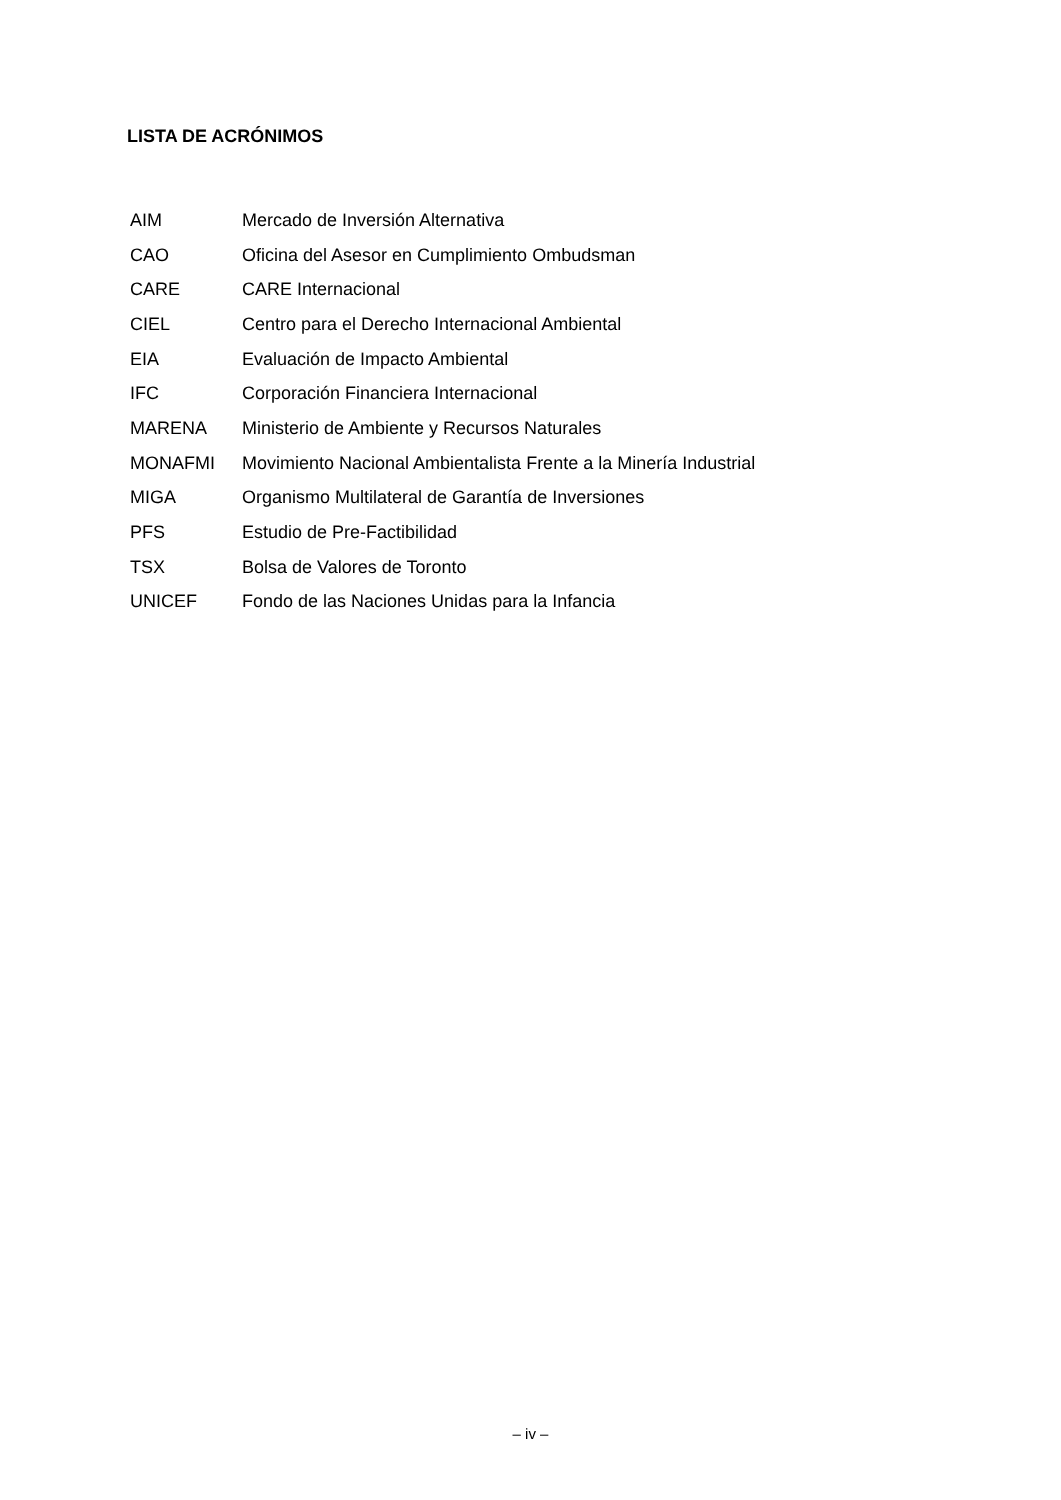LISTA DE ACRÓNIMOS
| AIM | Mercado de Inversión Alternativa |
| CAO | Oficina del Asesor en Cumplimiento Ombudsman |
| CARE | CARE Internacional |
| CIEL | Centro para el Derecho Internacional Ambiental |
| EIA | Evaluación de Impacto Ambiental |
| IFC | Corporación Financiera Internacional |
| MARENA | Ministerio de Ambiente y Recursos Naturales |
| MONAFMI | Movimiento Nacional Ambientalista Frente a la Minería Industrial |
| MIGA | Organismo Multilateral de Garantía de Inversiones |
| PFS | Estudio de Pre-Factibilidad |
| TSX | Bolsa de Valores de Toronto |
| UNICEF | Fondo de las Naciones Unidas para la Infancia |
– iv –